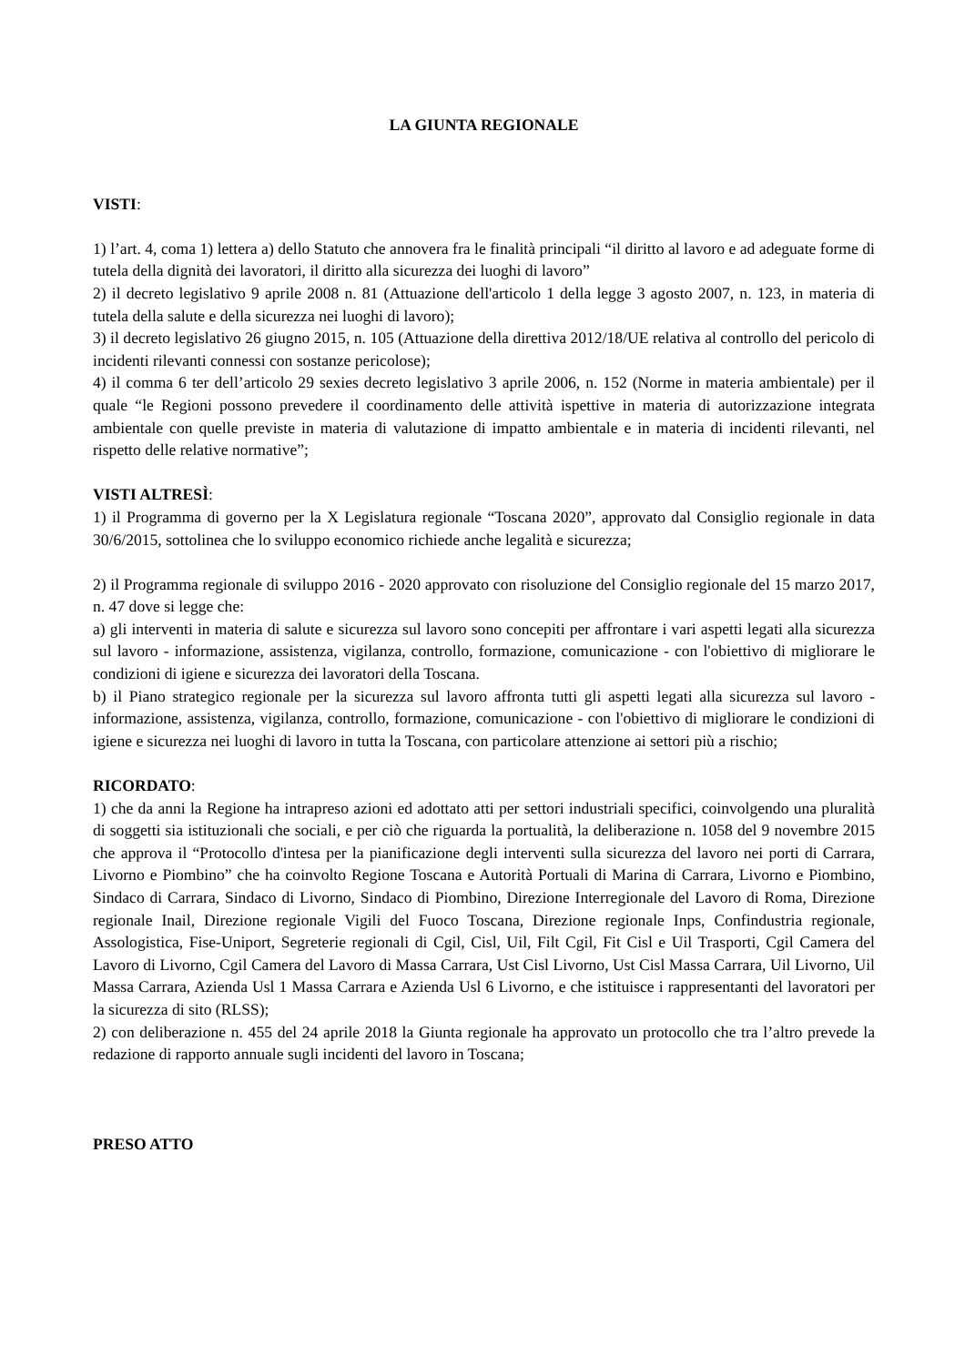LA GIUNTA REGIONALE
VISTI:
1) l’art. 4, coma 1) lettera a) dello Statuto che annovera fra le finalità principali “il diritto al lavoro e ad adeguate forme di tutela della dignità dei lavoratori, il diritto alla sicurezza dei luoghi di lavoro”
2) il decreto legislativo 9 aprile 2008 n. 81 (Attuazione dell'articolo 1 della legge 3 agosto 2007, n. 123, in materia di tutela della salute e della sicurezza nei luoghi di lavoro);
3) il decreto legislativo 26 giugno 2015, n. 105 (Attuazione della direttiva 2012/18/UE relativa al controllo del pericolo di incidenti rilevanti connessi con sostanze pericolose);
4) il comma 6 ter dell’articolo 29 sexies decreto legislativo 3 aprile 2006, n. 152 (Norme in materia ambientale) per il quale “le Regioni possono prevedere il coordinamento delle attività ispettive in materia di autorizzazione integrata ambientale con quelle previste in materia di valutazione di impatto ambientale e in materia di incidenti rilevanti, nel rispetto delle relative normative”;
VISTI ALTRESÌ:
1) il Programma di governo per la X Legislatura regionale “Toscana 2020”, approvato dal Consiglio regionale in data 30/6/2015, sottolinea che lo sviluppo economico richiede anche legalità e sicurezza;
2) il Programma regionale di sviluppo 2016 - 2020 approvato con risoluzione del Consiglio regionale del 15 marzo 2017, n. 47 dove si legge che:
a) gli interventi in materia di salute e sicurezza sul lavoro sono concepiti per affrontare i vari aspetti legati alla sicurezza sul lavoro - informazione, assistenza, vigilanza, controllo, formazione, comunicazione - con l'obiettivo di migliorare le condizioni di igiene e sicurezza dei lavoratori della Toscana.
b) il Piano strategico regionale per la sicurezza sul lavoro affronta tutti gli aspetti legati alla sicurezza sul lavoro - informazione, assistenza, vigilanza, controllo, formazione, comunicazione - con l'obiettivo di migliorare le condizioni di igiene e sicurezza nei luoghi di lavoro in tutta la Toscana, con particolare attenzione ai settori più a rischio;
RICORDATO:
1) che da anni la Regione ha intrapreso azioni ed adottato atti per settori industriali specifici, coinvolgendo una pluralità di soggetti sia istituzionali che sociali, e per ciò che riguarda la portualità, la deliberazione n. 1058 del 9 novembre 2015 che approva il “Protocollo d'intesa per la pianificazione degli interventi sulla sicurezza del lavoro nei porti di Carrara, Livorno e Piombino” che ha coinvolto Regione Toscana e Autorità Portuali di Marina di Carrara, Livorno e Piombino, Sindaco di Carrara, Sindaco di Livorno, Sindaco di Piombino, Direzione Interregionale del Lavoro di Roma, Direzione regionale Inail, Direzione regionale Vigili del Fuoco Toscana, Direzione regionale Inps, Confindustria regionale, Assologistica, Fise-Uniport, Segreterie regionali di Cgil, Cisl, Uil, Filt Cgil, Fit Cisl e Uil Trasporti, Cgil Camera del Lavoro di Livorno, Cgil Camera del Lavoro di Massa Carrara, Ust Cisl Livorno, Ust Cisl Massa Carrara, Uil Livorno, Uil Massa Carrara, Azienda Usl 1 Massa Carrara e Azienda Usl 6 Livorno, e che istituisce i rappresentanti del lavoratori per la sicurezza di sito (RLSS);
2) con deliberazione n. 455 del 24 aprile 2018 la Giunta regionale ha approvato un protocollo che tra l’altro prevede la redazione di rapporto annuale sugli incidenti del lavoro in Toscana;
PRESO ATTO